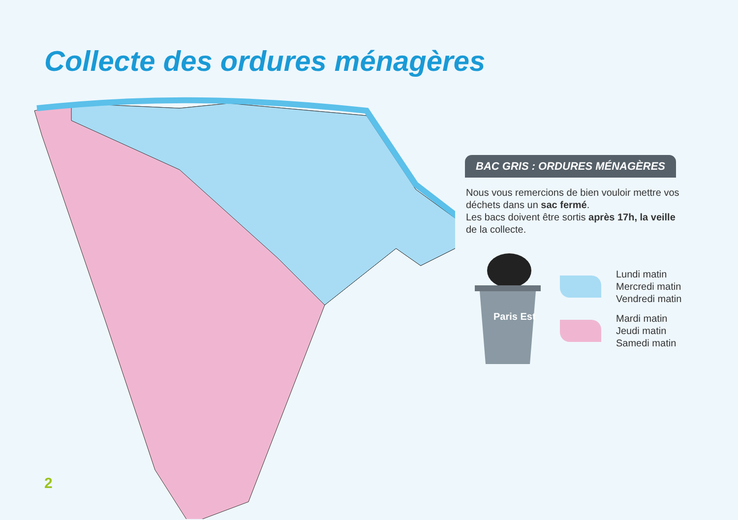Collecte des ordures ménagères
BAC GRIS : ORDURES MÉNAGÈRES
Nous vous remercions de bien vouloir mettre vos déchets dans un sac fermé.
Les bacs doivent être sortis après 17h, la veille de la collecte.
Paris Est
Lundi matin
Mercredi matin
Vendredi matin
Mardi matin
Jeudi matin
Samedi matin
2